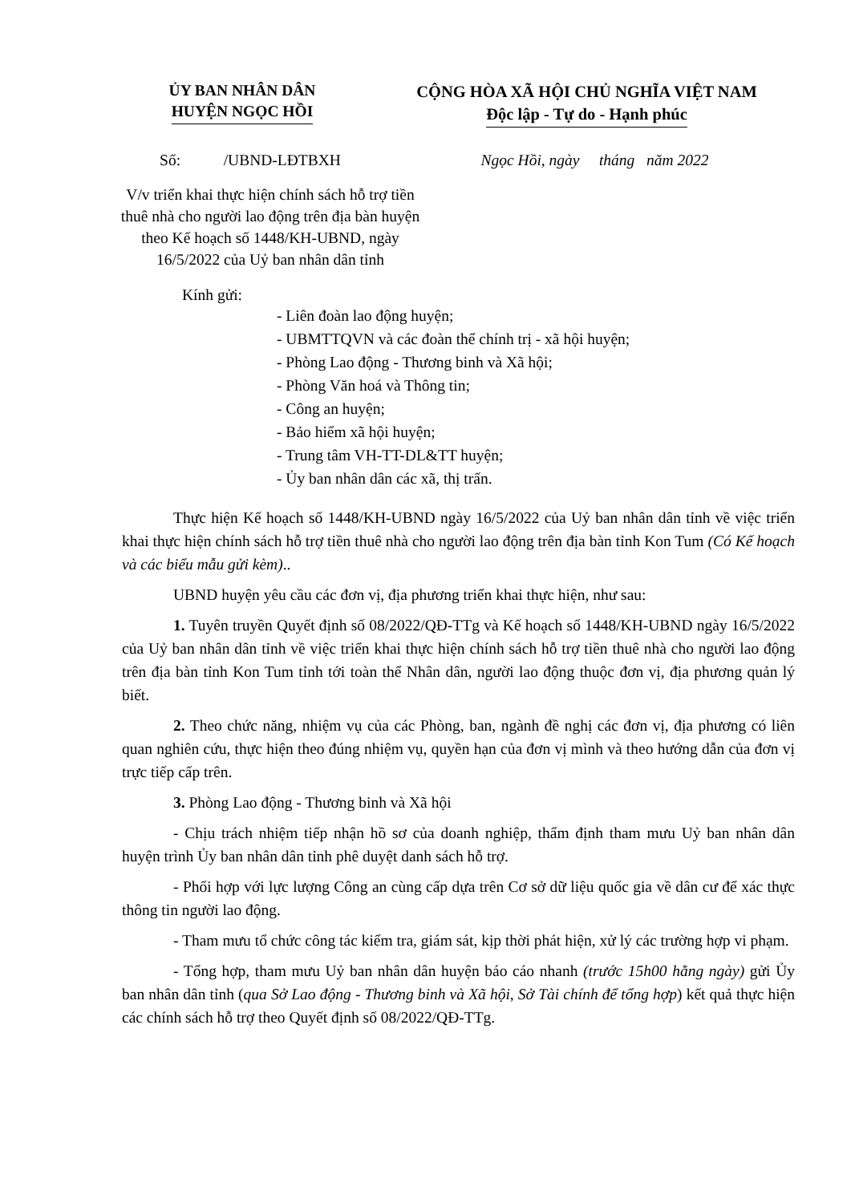ỦY BAN NHÂN DÂN
HUYỆN NGỌC HỒI
CỘNG HÒA XÃ HỘI CHỦ NGHĨA VIỆT NAM
Độc lập - Tự do - Hạnh phúc
Số: /UBND-LĐTBXH Ngọc Hồi, ngày tháng năm 2022
V/v triển khai thực hiện chính sách hỗ trợ tiền thuê nhà cho người lao động trên địa bàn huyện theo Kế hoạch số 1448/KH-UBND, ngày 16/5/2022 của Uỷ ban nhân dân tỉnh
Kính gửi:
- Liên đoàn lao động huyện;
- UBMTTQVN và các đoàn thể chính trị - xã hội huyện;
- Phòng Lao động - Thương binh và Xã hội;
- Phòng Văn hoá và Thông tin;
- Công an huyện;
- Bảo hiểm xã hội huyện;
- Trung tâm VH-TT-DL&TT huyện;
- Ủy ban nhân dân các xã, thị trấn.
Thực hiện Kế hoạch số 1448/KH-UBND ngày 16/5/2022 của Uỷ ban nhân dân tỉnh về việc triển khai thực hiện chính sách hỗ trợ tiền thuê nhà cho người lao động trên địa bàn tỉnh Kon Tum (Có Kế hoạch và các biểu mẫu gửi kèm)..
UBND huyện yêu cầu các đơn vị, địa phương triển khai thực hiện, như sau:
1. Tuyên truyền Quyết định số 08/2022/QĐ-TTg và Kế hoạch số 1448/KH-UBND ngày 16/5/2022 của Uỷ ban nhân dân tỉnh về việc triển khai thực hiện chính sách hỗ trợ tiền thuê nhà cho người lao động trên địa bàn tỉnh Kon Tum tỉnh tới toàn thể Nhân dân, người lao động thuộc đơn vị, địa phương quản lý biết.
2. Theo chức năng, nhiệm vụ của các Phòng, ban, ngành đề nghị các đơn vị, địa phương có liên quan nghiên cứu, thực hiện theo đúng nhiệm vụ, quyền hạn của đơn vị mình và theo hướng dẫn của đơn vị trực tiếp cấp trên.
3. Phòng Lao động - Thương binh và Xã hội
- Chịu trách nhiệm tiếp nhận hồ sơ của doanh nghiệp, thẩm định tham mưu Uỷ ban nhân dân huyện trình Ủy ban nhân dân tỉnh phê duyệt danh sách hỗ trợ.
- Phối hợp với lực lượng Công an cùng cấp dựa trên Cơ sở dữ liệu quốc gia về dân cư để xác thực thông tin người lao động.
- Tham mưu tổ chức công tác kiểm tra, giám sát, kịp thời phát hiện, xử lý các trường hợp vi phạm.
- Tổng hợp, tham mưu Uỷ ban nhân dân huyện báo cáo nhanh (trước 15h00 hằng ngày) gửi Ủy ban nhân dân tỉnh (qua Sở Lao động - Thương binh và Xã hội, Sở Tài chính để tổng hợp) kết quả thực hiện các chính sách hỗ trợ theo Quyết định số 08/2022/QĐ-TTg.